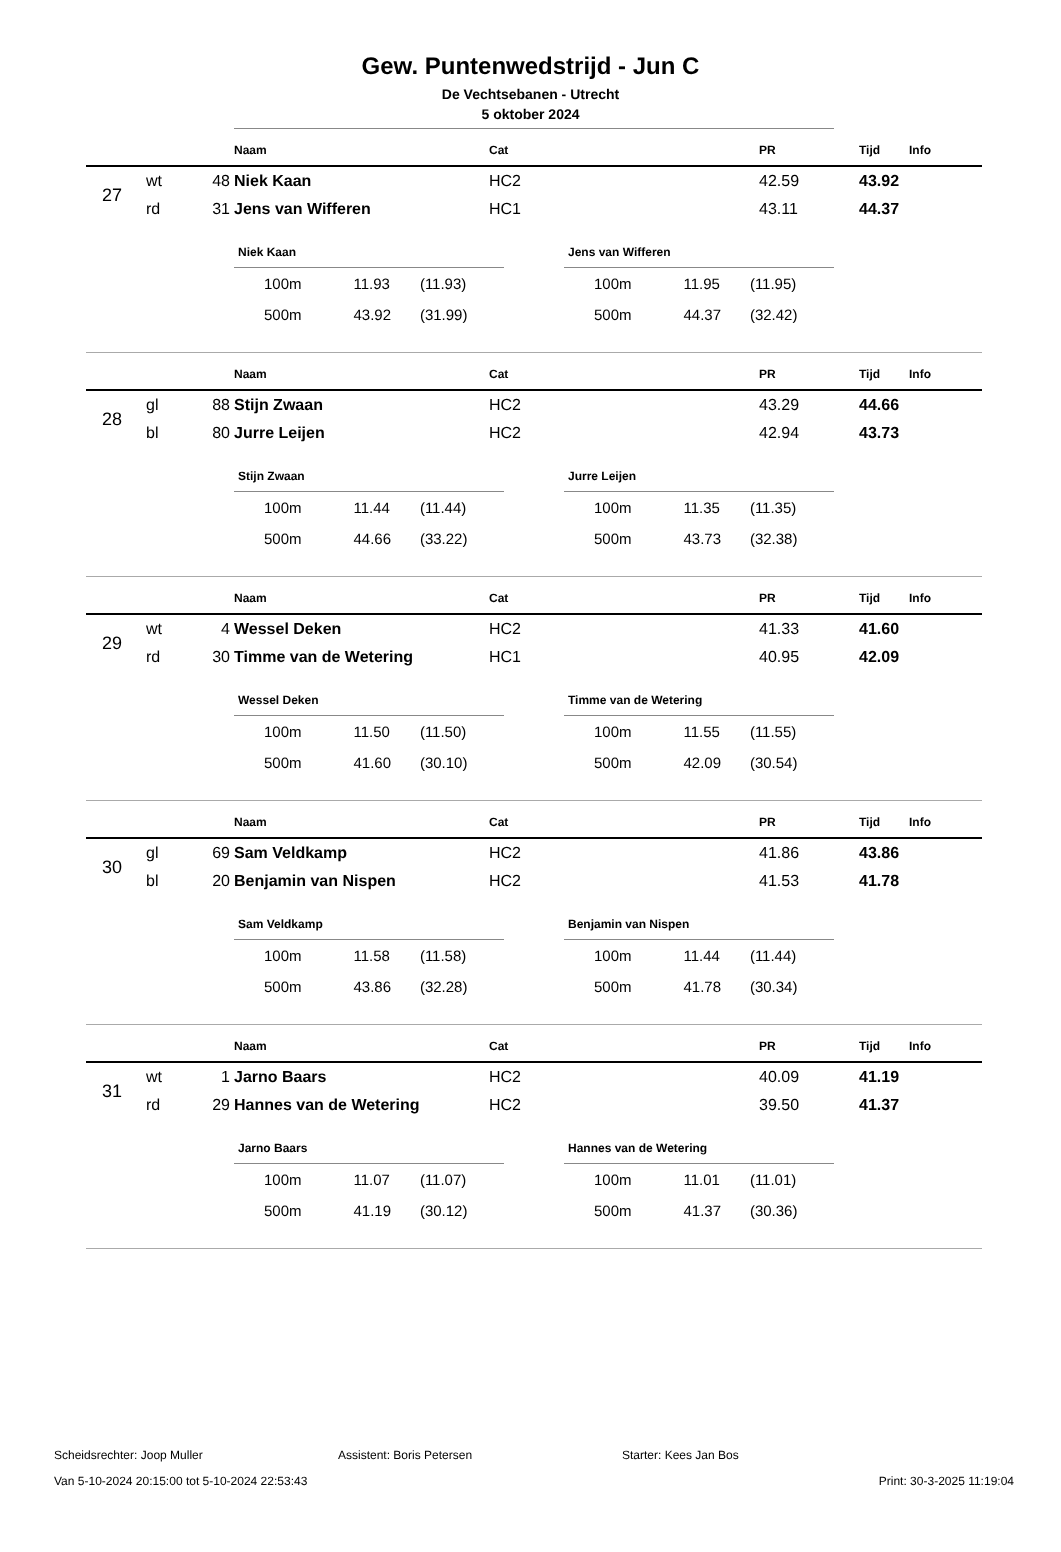Gew. Puntenwedstrijd - Jun C
De Vechtsebanen - Utrecht
5 oktober 2024
| | | | Naam | Cat | PR | Tijd | Info |
| --- | --- | --- | --- | --- | --- | --- | --- |
| 27 | wt | 48 | Niek Kaan | HC2 | 42.59 | 43.92 | |
| | rd | 31 | Jens van Wifferen | HC1 | 43.11 | 44.37 | |
| Niek Kaan | | |
| --- | --- | --- |
| 100m | 11.93 | (11.93) |
| 500m | 43.92 | (31.99) |
| Jens van Wifferen | | |
| --- | --- | --- |
| 100m | 11.95 | (11.95) |
| 500m | 44.37 | (32.42) |
| | | | Naam | Cat | PR | Tijd | Info |
| --- | --- | --- | --- | --- | --- | --- | --- |
| 28 | gl | 88 | Stijn Zwaan | HC2 | 43.29 | 44.66 | |
| | bl | 80 | Jurre Leijen | HC2 | 42.94 | 43.73 | |
| Stijn Zwaan | | |
| --- | --- | --- |
| 100m | 11.44 | (11.44) |
| 500m | 44.66 | (33.22) |
| Jurre Leijen | | |
| --- | --- | --- |
| 100m | 11.35 | (11.35) |
| 500m | 43.73 | (32.38) |
| | | | Naam | Cat | PR | Tijd | Info |
| --- | --- | --- | --- | --- | --- | --- | --- |
| 29 | wt | 4 | Wessel Deken | HC2 | 41.33 | 41.60 | |
| | rd | 30 | Timme van de Wetering | HC1 | 40.95 | 42.09 | |
| Wessel Deken | | |
| --- | --- | --- |
| 100m | 11.50 | (11.50) |
| 500m | 41.60 | (30.10) |
| Timme van de Wetering | | |
| --- | --- | --- |
| 100m | 11.55 | (11.55) |
| 500m | 42.09 | (30.54) |
| | | | Naam | Cat | PR | Tijd | Info |
| --- | --- | --- | --- | --- | --- | --- | --- |
| 30 | gl | 69 | Sam Veldkamp | HC2 | 41.86 | 43.86 | |
| | bl | 20 | Benjamin van Nispen | HC2 | 41.53 | 41.78 | |
| Sam Veldkamp | | |
| --- | --- | --- |
| 100m | 11.58 | (11.58) |
| 500m | 43.86 | (32.28) |
| Benjamin van Nispen | | |
| --- | --- | --- |
| 100m | 11.44 | (11.44) |
| 500m | 41.78 | (30.34) |
| | | | Naam | Cat | PR | Tijd | Info |
| --- | --- | --- | --- | --- | --- | --- | --- |
| 31 | wt | 1 | Jarno Baars | HC2 | 40.09 | 41.19 | |
| | rd | 29 | Hannes van de Wetering | HC2 | 39.50 | 41.37 | |
| Jarno Baars | | |
| --- | --- | --- |
| 100m | 11.07 | (11.07) |
| 500m | 41.19 | (30.12) |
| Hannes van de Wetering | | |
| --- | --- | --- |
| 100m | 11.01 | (11.01) |
| 500m | 41.37 | (30.36) |
Scheidsrechter: Joop Muller Assistent: Boris Petersen Starter: Kees Jan Bos
Van 5-10-2024 20:15:00 tot 5-10-2024 22:53:43 Print: 30-3-2025 11:19:04